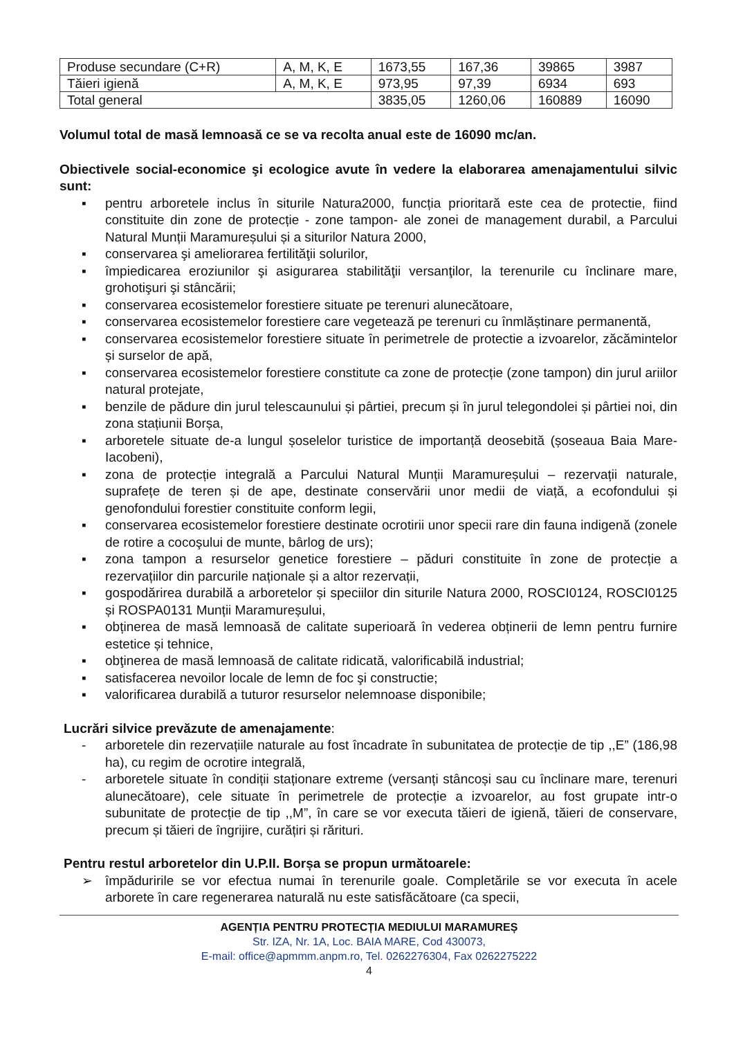| Produse secundare (C+R) | A, M, K, E | 1673,55 | 167,36 | 39865 | 3987 |
| Tăieri igienă | A, M, K, E | 973,95 | 97,39 | 6934 | 693 |
| Total general | | 3835,05 | 1260,06 | 160889 | 16090 |
Volumul total de masă lemnoasă ce se va recolta anual este de 16090 mc/an.
Obiectivele social-economice şi ecologice avute în vedere la elaborarea amenajamentului silvic sunt:
▪ pentru arboretele inclus în siturile Natura2000, funcția prioritară este cea de protectie, fiind constituite din zone de protecție - zone tampon- ale zonei de management durabil, a Parcului Natural Munții Maramureșului și a siturilor Natura 2000,
▪ conservarea şi ameliorarea fertilităţii solurilor,
▪ împiedicarea eroziunilor şi asigurarea stabilităţii versanţilor, la terenurile cu înclinare mare, grohotişuri şi stâncării;
▪ conservarea ecosistemelor forestiere situate pe terenuri alunecătoare,
▪ conservarea ecosistemelor forestiere care vegetează pe terenuri cu înmlăștinare permanentă,
▪ conservarea ecosistemelor forestiere situate în perimetrele de protectie a izvoarelor, zăcămintelor și surselor de apă,
▪ conservarea ecosistemelor forestiere constitute ca zone de protecție (zone tampon) din jurul ariilor natural protejate,
▪ benzile de pădure din jurul telescaunului și pârtiei, precum și în jurul telegondolei și pârtiei noi, din zona stațiunii Borșa,
▪ arboretele situate de-a lungul șoselelor turistice de importanță deosebită (șoseaua Baia Mare- Iacobeni),
▪ zona de protecție integrală a Parcului Natural Munții Maramureșului – rezervații naturale, suprafețe de teren și de ape, destinate conservării unor medii de viață, a ecofondului și genofondului forestier constituite conform legii,
▪ conservarea ecosistemelor forestiere destinate ocrotirii unor specii rare din fauna indigenă (zonele de rotire a cocoşului de munte, bârlog de urs);
▪ zona tampon a resurselor genetice forestiere – păduri constituite în zone de protecție a rezervațiilor din parcurile naționale și a altor rezervații,
▪ gospodărirea durabilă a arboretelor și speciilor din siturile Natura 2000, ROSCI0124, ROSCI0125 și ROSPA0131 Munții Maramureșului,
▪ obținerea de masă lemnoasă de calitate superioară în vederea obținerii de lemn pentru furnire estetice și tehnice,
▪ obţinerea de masă lemnoasă de calitate ridicată, valorificabilă industrial;
▪ satisfacerea nevoilor locale de lemn de foc şi constructie;
▪ valorificarea durabilă a tuturor resurselor nelemnoase disponibile;
Lucrări silvice prevăzute de amenajamente:
- arboretele din rezervațiile naturale au fost încadrate în subunitatea de protecție de tip ,,E” (186,98 ha), cu regim de ocrotire integrală,
- arboretele situate în condiții staționare extreme (versanți stâncoși sau cu înclinare mare, terenuri alunecătoare), cele situate în perimetrele de protecție a izvoarelor, au fost grupate intr-o subunitate de protecție de tip ,,M”, în care se vor executa tăieri de igienă, tăieri de conservare, precum și tăieri de îngrijire, curățiri și rărituri.
Pentru restul arboretelor din U.P.II. Borșa se propun următoarele:
➢ împăduririle se vor efectua numai în terenurile goale. Completările se vor executa în acele arborete în care regenerarea naturală nu este satisfăcătoare (ca specii,
AGENȚIA PENTRU PROTECȚIA MEDIULUI MARAMUREȘ
Str. IZA, Nr. 1A, Loc. BAIA MARE, Cod 430073,
E-mail: office@apmmm.anpm.ro, Tel. 0262276304, Fax 0262275222
4